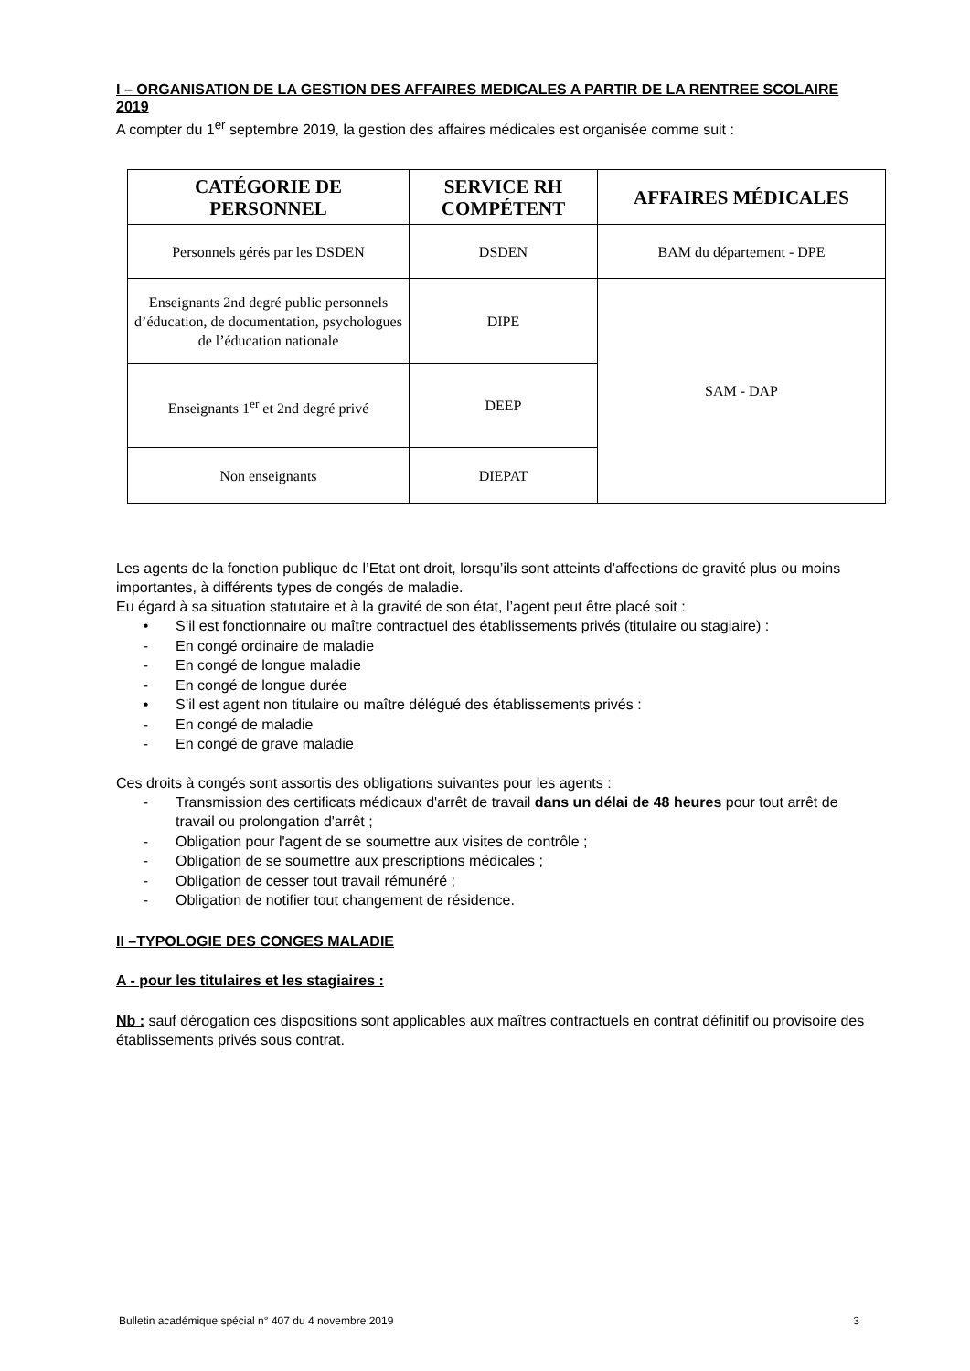I – ORGANISATION DE LA GESTION DES AFFAIRES MEDICALES A PARTIR DE LA RENTREE SCOLAIRE 2019
A compter du 1<sup>er</sup> septembre 2019, la gestion des affaires médicales est organisée comme suit :
| CATÉGORIE DE PERSONNEL | SERVICE RH COMPÉTENT | AFFAIRES MÉDICALES |
| --- | --- | --- |
| Personnels gérés par les DSDEN | DSDEN | BAM du département - DPE |
| Enseignants 2nd degré public personnels d’éducation, de documentation, psychologues de l’éducation nationale | DIPE | SAM - DAP |
| Enseignants 1<sup>er</sup> et 2nd degré privé | DEEP | |
| Non enseignants | DIEPAT | |
Les agents de la fonction publique de l’Etat ont droit, lorsqu’ils sont atteints d’affections de gravité plus ou moins importantes, à différents types de congés de maladie.
Eu égard à sa situation statutaire et à la gravité de son état, l’agent peut être placé soit :
• S’il est fonctionnaire ou maître contractuel des établissements privés (titulaire ou stagiaire) :
- En congé ordinaire de maladie
- En congé de longue maladie
- En congé de longue durée
• S’il est agent non titulaire ou maître délégué des établissements privés :
- En congé de maladie
- En congé de grave maladie
Ces droits à congés sont assortis des obligations suivantes pour les agents :
- Transmission des certificats médicaux d'arrêt de travail dans un délai de 48 heures pour tout arrêt de travail ou prolongation d'arrêt ;
- Obligation pour l'agent de se soumettre aux visites de contrôle ;
- Obligation de se soumettre aux prescriptions médicales ;
- Obligation de cesser tout travail rémunéré ;
- Obligation de notifier tout changement de résidence.
II –TYPOLOGIE DES CONGES MALADIE
A - pour les titulaires et les stagiaires :
Nb : sauf dérogation ces dispositions sont applicables aux maîtres contractuels en contrat définitif ou provisoire des établissements privés sous contrat.
Bulletin académique spécial n° 407 du 4 novembre 2019 3